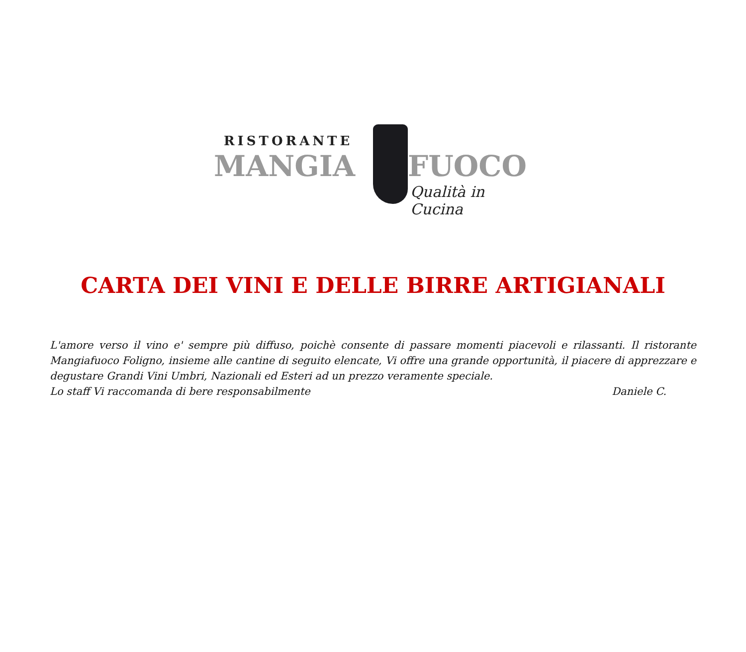RISTORANTE
MANGIA FUOCO
Qualità in Cucina
CARTA DEI VINI E DELLE BIRRE ARTIGIANALI
L'amore verso il vino e' sempre più diffuso, poichè consente di passare momenti piacevoli e rilassanti. Il ristorante Mangiafuoco Foligno, insieme alle cantine di seguito elencate, Vi offre una grande opportunità, il piacere di apprezzare e degustare Grandi Vini Umbri, Nazionali ed Esteri ad un prezzo veramente speciale.
Lo staff Vi raccomanda di bere responsabilmente Daniele C.